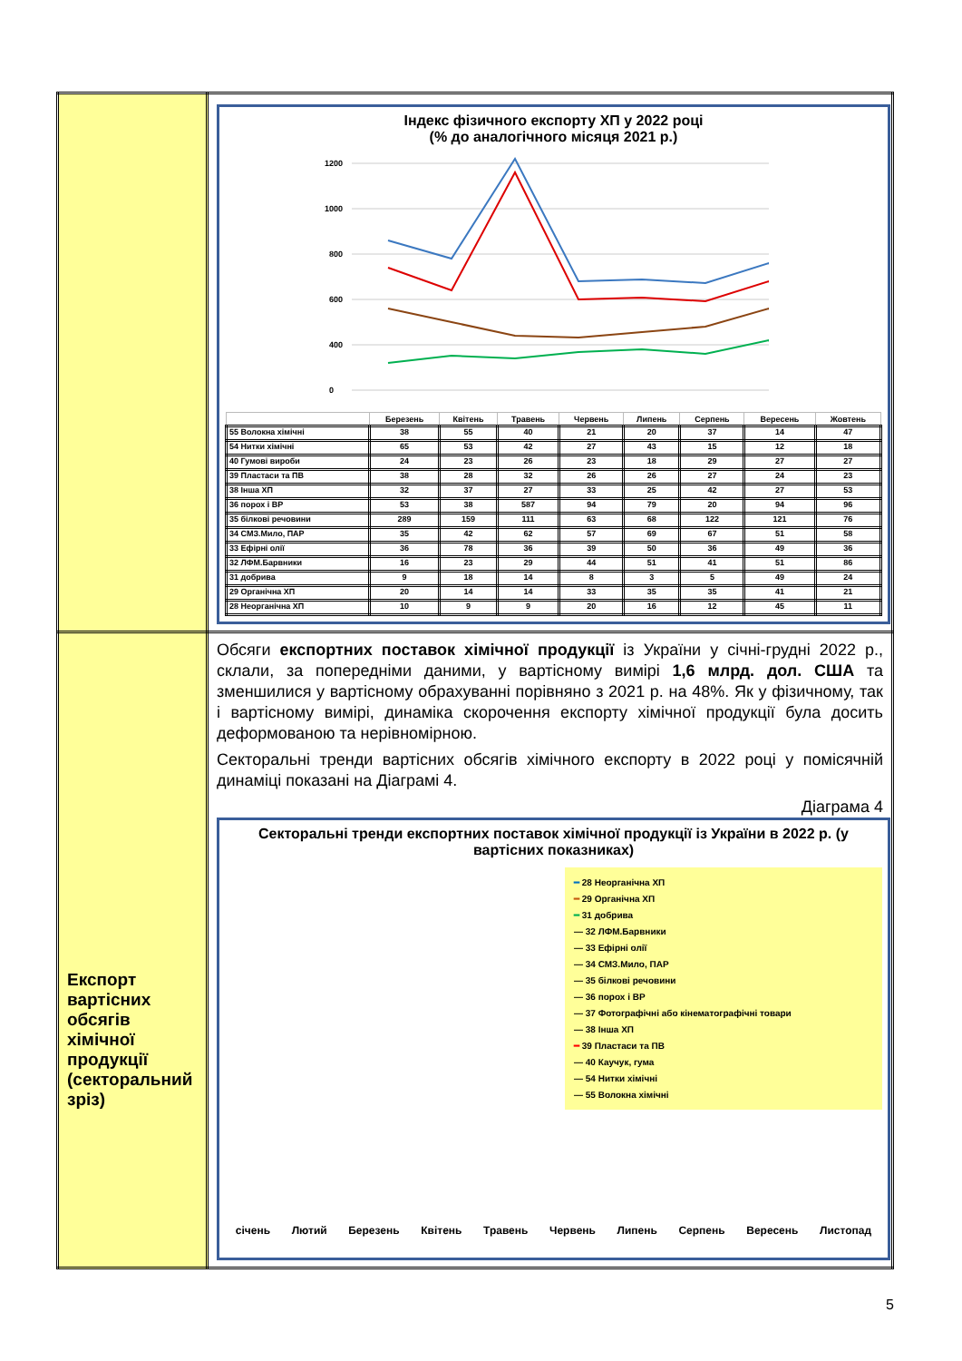| | Індекс фізичного експорту ХП у 2022 році (% до аналогічного місяця 2021 р.) 1200 1000 800 600 400 0 / / Березень / Квітень / Травень / Червень / Липень / Серпень / Вересень / Жовтень / / --- / --- / --- / --- / --- / --- / --- / --- / --- / / 55 Волокна хімічні / 38 / 55 / 40 / 21 / 20 / 37 / 14 / 47 / / 54 Нитки хімічні / 65 / 53 / 42 / 27 / 43 / 15 / 12 / 18 / / 40 Гумові вироби / 24 / 23 / 26 / 23 / 18 / 29 / 27 / 27 / / 39 Пластаси та ПВ / 38 / 28 / 32 / 26 / 26 / 27 / 24 / 23 / / 38 Інша ХП / 32 / 37 / 27 / 33 / 25 / 42 / 27 / 53 / / 36 порох і ВР / 53 / 38 / 587 / 94 / 79 / 20 / 94 / 96 / / 35 білкові речовини / 289 / 159 / 111 / 63 / 68 / 122 / 121 / 76 / / 34 СМЗ.Мило, ПАР / 35 / 42 / 62 / 57 / 69 / 67 / 51 / 58 / / 33 Ефірні олії / 36 / 78 / 36 / 39 / 50 / 36 / 49 / 36 / / 32 ЛФМ.Барвники / 16 / 23 / 29 / 44 / 51 / 41 / 51 / 86 / / 31 добрива / 9 / 18 / 14 / 8 / 3 / 5 / 49 / 24 / / 29 Органічна ХП / 20 / 14 / 14 / 33 / 35 / 35 / 41 / 21 / / 28 Неорганічна ХП / 10 / 9 / 9 / 20 / 16 / 12 / 45 / 11 / |
| Експорт вартісних обсягів хімічної продукції (секторальний зріз) | Обсяги експортних поставок хімічної продукції із України у січні-грудні 2022 р., склали, за попередніми даними, у вартісному вимірі 1,6 млрд. дол. США та зменшилися у вартісному обрахуванні порівняно з 2021 р. на 48%. Як у фізичному, так і вартісному вимірі, динаміка скорочення експорту хімічної продукції була досить деформованою та нерівномірною. Секторальні тренди вартісних обсягів хімічного експорту в 2022 році у помісячній динаміці показані на Діаграмі 4. Діаграма 4 Секторальні тренди експортних поставок хімічної продукції із України в 2022 р. (у вартісних показниках) ━ 28 Неорганічна ХП ━ 29 Органічна ХП ━ 31 добрива — 32 ЛФМ.Барвники — 33 Ефірні олії — 34 СМЗ.Мило, ПАР — 35 білкові речовини — 36 порох і ВР — 37 Фотографічні або кінематографічні товари — 38 Інша ХП ━ 39 Пластаси та ПВ — 40 Каучук, гума — 54 Нитки хімічні — 55 Волокна хімічні січень Лютий Березень Квітень Травень Червень Липень Серпень Вересень Листопад |
5